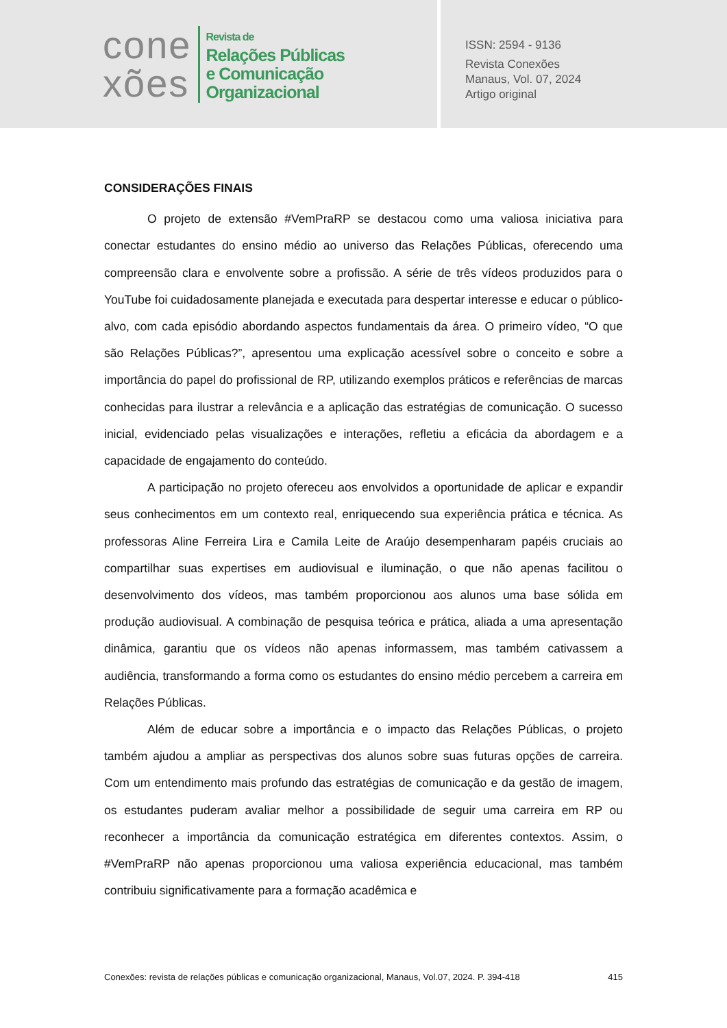cone
xões
Revista de
Relações Públicas
e Comunicação
Organizacional
ISSN: 2594 - 9136
Revista Conexões
Manaus, Vol. 07, 2024
Artigo original
CONSIDERAÇÕES FINAIS
O projeto de extensão #VemPraRP se destacou como uma valiosa iniciativa para conectar estudantes do ensino médio ao universo das Relações Públicas, oferecendo uma compreensão clara e envolvente sobre a profissão. A série de três vídeos produzidos para o YouTube foi cuidadosamente planejada e executada para despertar interesse e educar o público-alvo, com cada episódio abordando aspectos fundamentais da área. O primeiro vídeo, “O que são Relações Públicas?”, apresentou uma explicação acessível sobre o conceito e sobre a importância do papel do profissional de RP, utilizando exemplos práticos e referências de marcas conhecidas para ilustrar a relevância e a aplicação das estratégias de comunicação. O sucesso inicial, evidenciado pelas visualizações e interações, refletiu a eficácia da abordagem e a capacidade de engajamento do conteúdo.
A participação no projeto ofereceu aos envolvidos a oportunidade de aplicar e expandir seus conhecimentos em um contexto real, enriquecendo sua experiência prática e técnica. As professoras Aline Ferreira Lira e Camila Leite de Araújo desempenharam papéis cruciais ao compartilhar suas expertises em audiovisual e iluminação, o que não apenas facilitou o desenvolvimento dos vídeos, mas também proporcionou aos alunos uma base sólida em produção audiovisual. A combinação de pesquisa teórica e prática, aliada a uma apresentação dinâmica, garantiu que os vídeos não apenas informassem, mas também cativassem a audiência, transformando a forma como os estudantes do ensino médio percebem a carreira em Relações Públicas.
Além de educar sobre a importância e o impacto das Relações Públicas, o projeto também ajudou a ampliar as perspectivas dos alunos sobre suas futuras opções de carreira. Com um entendimento mais profundo das estratégias de comunicação e da gestão de imagem, os estudantes puderam avaliar melhor a possibilidade de seguir uma carreira em RP ou reconhecer a importância da comunicação estratégica em diferentes contextos. Assim, o #VemPraRP não apenas proporcionou uma valiosa experiência educacional, mas também contribuiu significativamente para a formação acadêmica e
Conexões: revista de relações públicas e comunicação organizacional, Manaus, Vol.07, 2024. P. 394-418 415